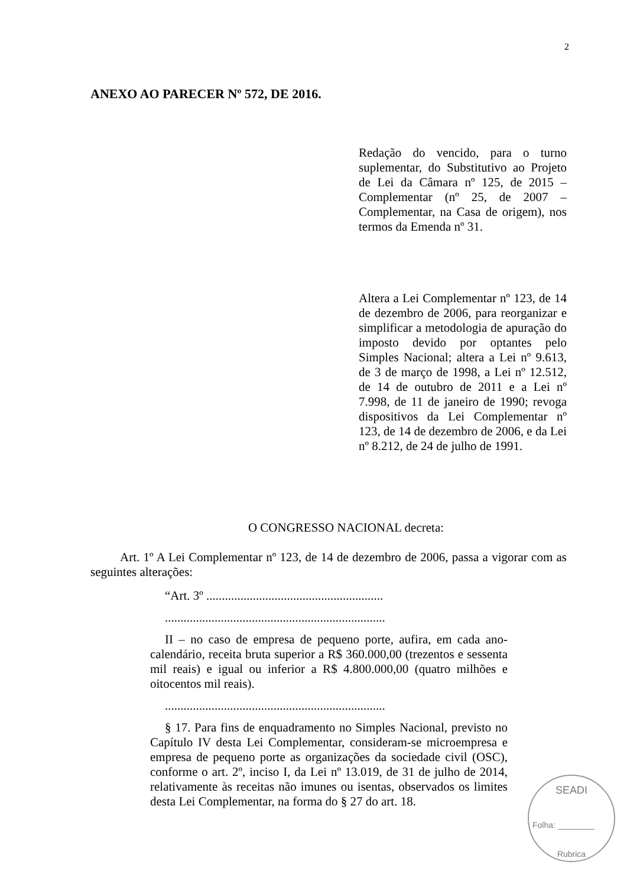2
ANEXO AO PARECER Nº 572, DE 2016.
Redação do vencido, para o turno suplementar, do Substitutivo ao Projeto de Lei da Câmara nº 125, de 2015 – Complementar (nº 25, de 2007 – Complementar, na Casa de origem), nos termos da Emenda nº 31.
Altera a Lei Complementar nº 123, de 14 de dezembro de 2006, para reorganizar e simplificar a metodologia de apuração do imposto devido por optantes pelo Simples Nacional; altera a Lei nº 9.613, de 3 de março de 1998, a Lei nº 12.512, de 14 de outubro de 2011 e a Lei nº 7.998, de 11 de janeiro de 1990; revoga dispositivos da Lei Complementar nº 123, de 14 de dezembro de 2006, e da Lei nº 8.212, de 24 de julho de 1991.
O CONGRESSO NACIONAL decreta:
Art. 1º A Lei Complementar nº 123, de 14 de dezembro de 2006, passa a vigorar com as seguintes alterações:
“Art. 3º .........................................................
.......................................................................
II – no caso de empresa de pequeno porte, aufira, em cada ano-calendário, receita bruta superior a R$ 360.000,00 (trezentos e sessenta mil reais) e igual ou inferior a R$ 4.800.000,00 (quatro milhões e oitocentos mil reais).
.......................................................................
§ 17. Para fins de enquadramento no Simples Nacional, previsto no Capítulo IV desta Lei Complementar, consideram-se microempresa e empresa de pequeno porte as organizações da sociedade civil (OSC), conforme o art. 2º, inciso I, da Lei nº 13.019, de 31 de julho de 2014, relativamente às receitas não imunes ou isentas, observados os limites desta Lei Complementar, na forma do § 27 do art. 18.
SEADI
Folha: ________
Rubrica